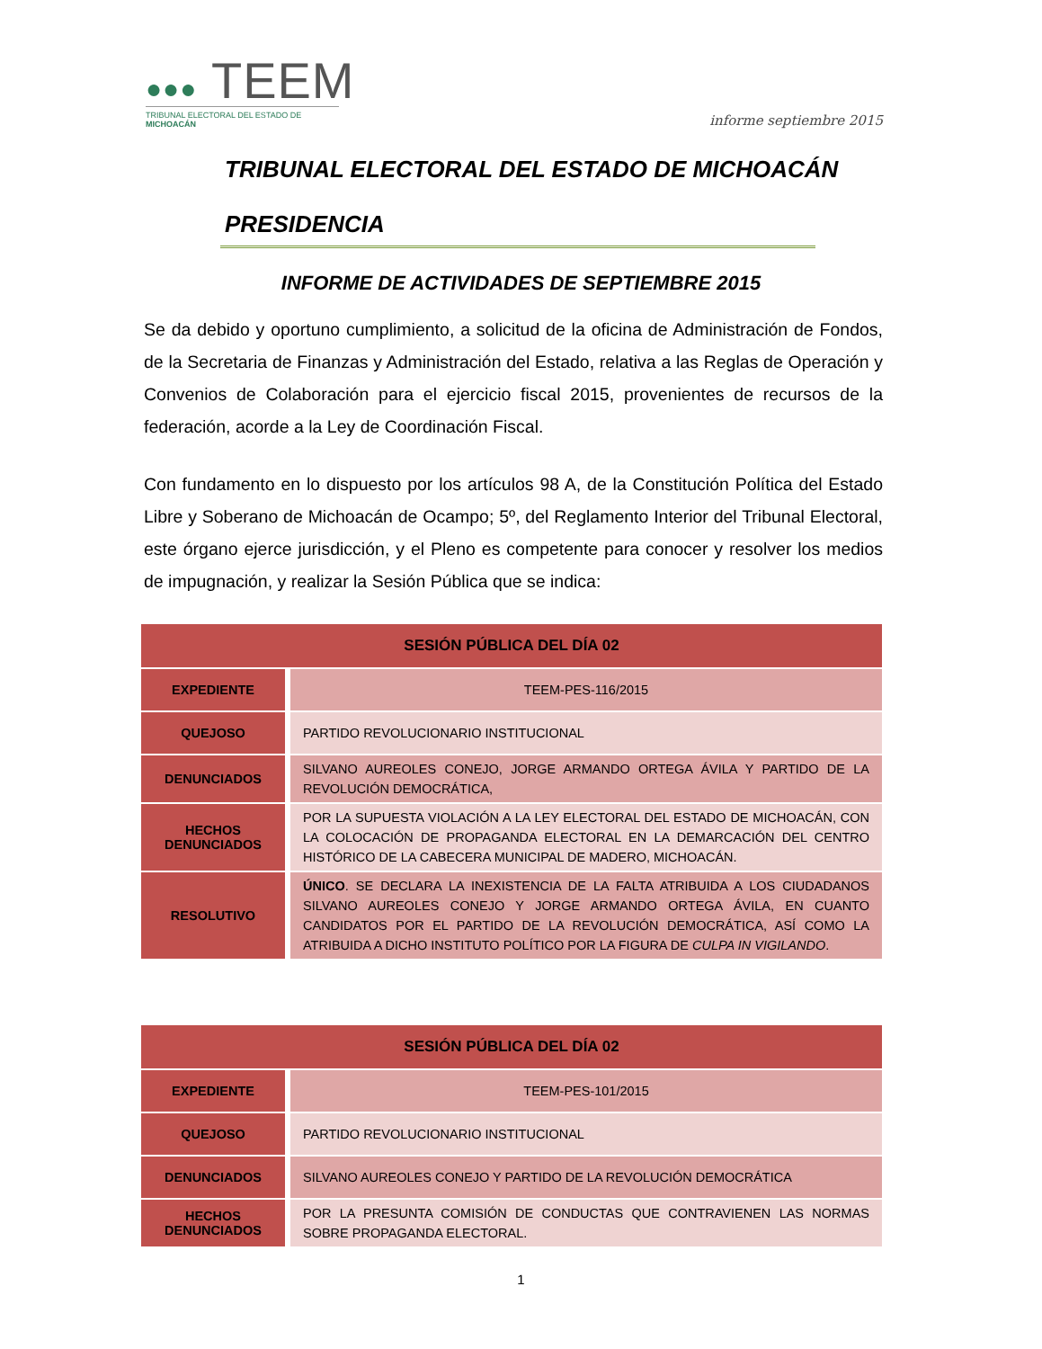●●● TEEM
TRIBUNAL ELECTORAL DEL ESTADO DE MICHOACÁN
informe septiembre 2015
TRIBUNAL ELECTORAL DEL ESTADO DE MICHOACÁN
PRESIDENCIA
INFORME DE ACTIVIDADES DE SEPTIEMBRE 2015
Se da debido y oportuno cumplimiento, a solicitud de la oficina de Administración de Fondos, de la Secretaria de Finanzas y Administración del Estado, relativa a las Reglas de Operación y Convenios de Colaboración para el ejercicio fiscal 2015, provenientes de recursos de la federación, acorde a la Ley de Coordinación Fiscal.
Con fundamento en lo dispuesto por los artículos 98 A, de la Constitución Política del Estado Libre y Soberano de Michoacán de Ocampo; 5º, del Reglamento Interior del Tribunal Electoral, este órgano ejerce jurisdicción, y el Pleno es competente para conocer y resolver los medios de impugnación, y realizar la Sesión Pública que se indica:
| SESIÓN PÚBLICA DEL DÍA 02 | |
| --- | --- |
| EXPEDIENTE | TEEM-PES-116/2015 |
| QUEJOSO | PARTIDO REVOLUCIONARIO INSTITUCIONAL |
| DENUNCIADOS | SILVANO AUREOLES CONEJO, JORGE ARMANDO ORTEGA ÁVILA Y PARTIDO DE LA REVOLUCIÓN DEMOCRÁTICA, |
| HECHOS DENUNCIADOS | POR LA SUPUESTA VIOLACIÓN A LA LEY ELECTORAL DEL ESTADO DE MICHOACÁN, CON LA COLOCACIÓN DE PROPAGANDA ELECTORAL EN LA DEMARCACIÓN DEL CENTRO HISTÓRICO DE LA CABECERA MUNICIPAL DE MADERO, MICHOACÁN. |
| RESOLUTIVO | ÚNICO . SE DECLARA LA INEXISTENCIA DE LA FALTA ATRIBUIDA A LOS CIUDADANOS SILVANO AUREOLES CONEJO Y JORGE ARMANDO ORTEGA ÁVILA, EN CUANTO CANDIDATOS POR EL PARTIDO DE LA REVOLUCIÓN DEMOCRÁTICA, ASÍ COMO LA ATRIBUIDA A DICHO INSTITUTO POLÍTICO POR LA FIGURA DE CULPA IN VIGILANDO . |
| SESIÓN PÚBLICA DEL DÍA 02 | |
| --- | --- |
| EXPEDIENTE | TEEM-PES-101/2015 |
| QUEJOSO | PARTIDO REVOLUCIONARIO INSTITUCIONAL |
| DENUNCIADOS | SILVANO AUREOLES CONEJO Y PARTIDO DE LA REVOLUCIÓN DEMOCRÁTICA |
| HECHOS DENUNCIADOS | POR LA PRESUNTA COMISIÓN DE CONDUCTAS QUE CONTRAVIENEN LAS NORMAS SOBRE PROPAGANDA ELECTORAL. |
1